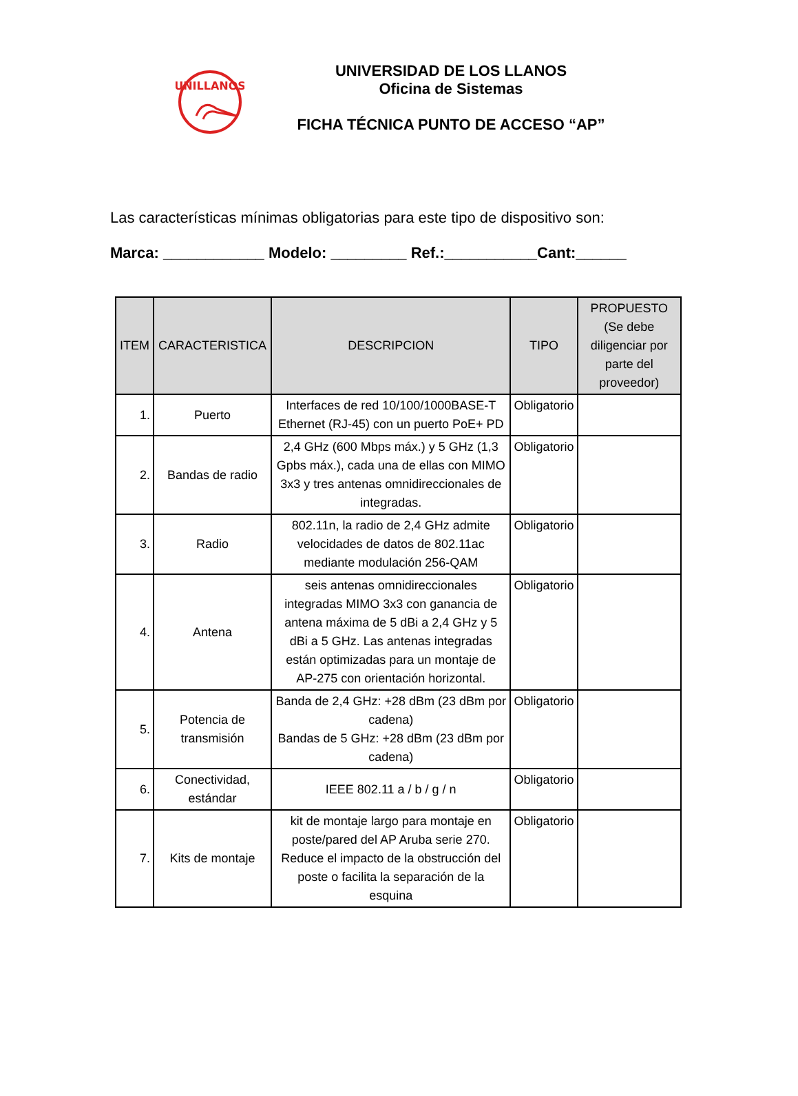UNILLANOS
UNIVERSIDAD DE LOS LLANOS
Oficina de Sistemas
FICHA TÉCNICA PUNTO DE ACCESO “AP”
Las características mínimas obligatorias para este tipo de dispositivo son:
Marca: ____________ Modelo: _________ Ref.:___________Cant:______
| ITEM | CARACTERISTICA | DESCRIPCION | TIPO | PROPUESTO (Se debe diligenciar por parte del proveedor) |
| --- | --- | --- | --- | --- |
| 1. | Puerto | Interfaces de red 10/100/1000BASE-T Ethernet (RJ-45) con un puerto PoE+ PD | Obligatorio | |
| 2. | Bandas de radio | 2,4 GHz (600 Mbps máx.) y 5 GHz (1,3 Gpbs máx.), cada una de ellas con MIMO 3x3 y tres antenas omnidireccionales de integradas. | Obligatorio | |
| 3. | Radio | 802.11n, la radio de 2,4 GHz admite velocidades de datos de 802.11ac mediante modulación 256-QAM | Obligatorio | |
| 4. | Antena | seis antenas omnidireccionales integradas MIMO 3x3 con ganancia de antena máxima de 5 dBi a 2,4 GHz y 5 dBi a 5 GHz. Las antenas integradas están optimizadas para un montaje de AP-275 con orientación horizontal. | Obligatorio | |
| 5. | Potencia de transmisión | Banda de 2,4 GHz: +28 dBm (23 dBm por cadena) Bandas de 5 GHz: +28 dBm (23 dBm por cadena) | Obligatorio | |
| 6. | Conectividad, estándar | IEEE 802.11 a / b / g / n | Obligatorio | |
| 7. | Kits de montaje | kit de montaje largo para montaje en poste/pared del AP Aruba serie 270. Reduce el impacto de la obstrucción del poste o facilita la separación de la esquina | Obligatorio | |